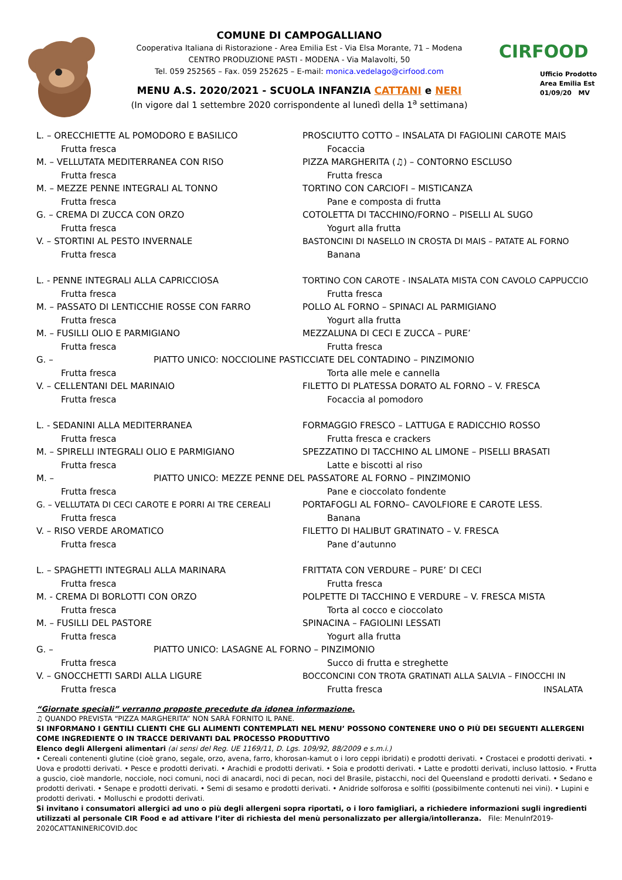COMUNE DI CAMPOGALLIANO
Cooperativa Italiana di Ristorazione - Area Emilia Est - Via Elsa Morante, 71 – Modena
CENTRO PRODUZIONE PASTI - MODENA - Via Malavolti, 50
Tel. 059 252565 – Fax. 059 252625 – E-mail: monica.vedelago@cirfood.com
MENU A.S. 2020/2021 - SCUOLA INFANZIA CATTANI e NERI
(In vigore dal 1 settembre 2020 corrispondente al lunedì della 1<sup>a</sup> settimana)
CIRFOOD
Ufficio Prodotto
Area Emilia Est
01/09/20 MV
L. – ORECCHIETTE AL POMODORO E BASILICO PROSCIUTTO COTTO – INSALATA DI FAGIOLINI CAROTE MAIS
Frutta fresca Focaccia
M. – VELLUTATA MEDITERRANEA CON RISO PIZZA MARGHERITA (♫) – CONTORNO ESCLUSO
Frutta fresca Frutta fresca
M. – MEZZE PENNE INTEGRALI AL TONNO TORTINO CON CARCIOFI – MISTICANZA
Frutta fresca Pane e composta di frutta
G. – CREMA DI ZUCCA CON ORZO COTOLETTA DI TACCHINO/FORNO – PISELLI AL SUGO
Frutta fresca Yogurt alla frutta
V. – STORTINI AL PESTO INVERNALE BASTONCINI DI NASELLO IN CROSTA DI MAIS – PATATE AL FORNO
Frutta fresca Banana
L. - PENNE INTEGRALI ALLA CAPRICCIOSA TORTINO CON CAROTE - INSALATA MISTA CON CAVOLO CAPPUCCIO
Frutta fresca Frutta fresca
M. – PASSATO DI LENTICCHIE ROSSE CON FARRO POLLO AL FORNO – SPINACI AL PARMIGIANO
Frutta fresca Yogurt alla frutta
M. – FUSILLI OLIO E PARMIGIANO MEZZALUNA DI CECI E ZUCCA – PURE’
Frutta fresca Frutta fresca
G. – PIATTO UNICO: NOCCIOLINE PASTICCIATE DEL CONTADINO – PINZIMONIO
Frutta fresca Torta alle mele e cannella
V. – CELLENTANI DEL MARINAIO FILETTO DI PLATESSA DORATO AL FORNO – V. FRESCA
Frutta fresca Focaccia al pomodoro
L. - SEDANINI ALLA MEDITERRANEA FORMAGGIO FRESCO – LATTUGA E RADICCHIO ROSSO
Frutta fresca Frutta fresca e crackers
M. – SPIRELLI INTEGRALI OLIO E PARMIGIANO SPEZZATINO DI TACCHINO AL LIMONE – PISELLI BRASATI
Frutta fresca Latte e biscotti al riso
M. – PIATTO UNICO: MEZZE PENNE DEL PASSATORE AL FORNO – PINZIMONIO
Frutta fresca Pane e cioccolato fondente
G. – VELLUTATA DI CECI CAROTE E PORRI AI TRE CEREALI PORTAFOGLI AL FORNO– CAVOLFIORE E CAROTE LESS.
Frutta fresca Banana
V. – RISO VERDE AROMATICO FILETTO DI HALIBUT GRATINATO – V. FRESCA
Frutta fresca Pane d’autunno
L. – SPAGHETTI INTEGRALI ALLA MARINARA FRITTATA CON VERDURE – PURE’ DI CECI
Frutta fresca Frutta fresca
M. - CREMA DI BORLOTTI CON ORZO POLPETTE DI TACCHINO E VERDURE – V. FRESCA MISTA
Frutta fresca Torta al cocco e cioccolato
M. – FUSILLI DEL PASTORE SPINACINA – FAGIOLINI LESSATI
Frutta fresca Yogurt alla frutta
G. – PIATTO UNICO: LASAGNE AL FORNO – PINZIMONIO
Frutta fresca Succo di frutta e streghette
V. – GNOCCHETTI SARDI ALLA LIGURE BOCCONCINI CON TROTA GRATINATI ALLA SALVIA – FINOCCHI IN
Frutta fresca Frutta fresca INSALATA
“Giornate speciali” verranno proposte precedute da idonea informazione.
♫ QUANDO PREVISTA “PIZZA MARGHERITA” NON SARÀ FORNITO IL PANE.
SI INFORMANO I GENTILI CLIENTI CHE GLI ALIMENTI CONTEMPLATI NEL MENU’ POSSONO CONTENERE UNO O PIÙ DEI SEGUENTI ALLERGENI COME INGREDIENTE O IN TRACCE DERIVANTI DAL PROCESSO PRODUTTIVO
Elenco degli Allergeni alimentari (ai sensi del Reg. UE 1169/11, D. Lgs. 109/92, 88/2009 e s.m.i.)
• Cereali contenenti glutine (cioè grano, segale, orzo, avena, farro, khorosan-kamut o i loro ceppi ibridati) e prodotti derivati. • Crostacei e prodotti derivati. • Uova e prodotti derivati. • Pesce e prodotti derivati. • Arachidi e prodotti derivati. • Soia e prodotti derivati. • Latte e prodotti derivati, incluso lattosio. • Frutta a guscio, cioè mandorle, nocciole, noci comuni, noci di anacardi, noci di pecan, noci del Brasile, pistacchi, noci del Queensland e prodotti derivati. • Sedano e prodotti derivati. • Senape e prodotti derivati. • Semi di sesamo e prodotti derivati. • Anidride solforosa e solfiti (possibilmente contenuti nei vini). • Lupini e prodotti derivati. • Molluschi e prodotti derivati.
Si invitano i consumatori allergici ad uno o più degli allergeni sopra riportati, o i loro famigliari, a richiedere informazioni sugli ingredienti utilizzati al personale CIR Food e ad attivare l’iter di richiesta del menù personalizzato per allergia/intolleranza. File: MenuInf2019-2020CATTANINERICOVID.doc